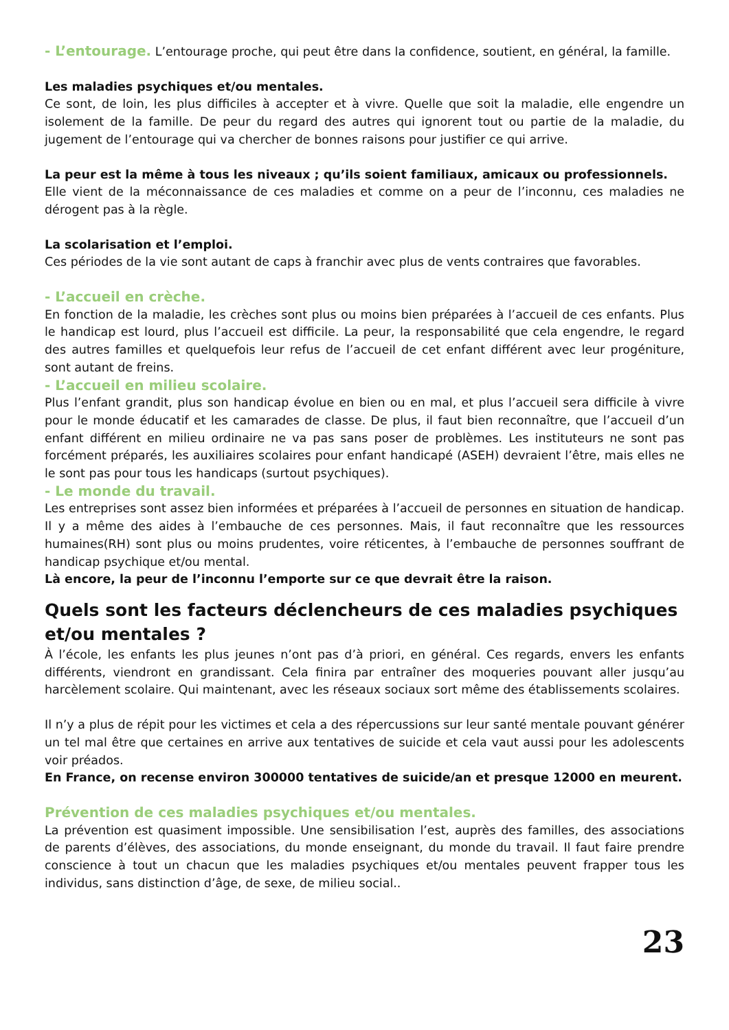- L’entourage. L’entourage proche, qui peut être dans la confidence, soutient, en général, la famille.
Les maladies psychiques et/ou mentales.
Ce sont, de loin, les plus difficiles à accepter et à vivre. Quelle que soit la maladie, elle engendre un isolement de la famille. De peur du regard des autres qui ignorent tout ou partie de la maladie, du jugement de l’entourage qui va chercher de bonnes raisons pour justifier ce qui arrive.
La peur est la même à tous les niveaux ; qu’ils soient familiaux, amicaux ou professionnels.
Elle vient de la méconnaissance de ces maladies et comme on a peur de l’inconnu, ces maladies ne dérogent pas à la règle.
La scolarisation et l’emploi.
Ces périodes de la vie sont autant de caps à franchir avec plus de vents contraires que favorables.
- L’accueil en crèche.
En fonction de la maladie, les crèches sont plus ou moins bien préparées à l’accueil de ces enfants. Plus le handicap est lourd, plus l’accueil est difficile. La peur, la responsabilité que cela engendre, le regard des autres familles et quelquefois leur refus de l’accueil de cet enfant différent avec leur progéniture, sont autant de freins.
- L’accueil en milieu scolaire.
Plus l’enfant grandit, plus son handicap évolue en bien ou en mal, et plus l’accueil sera difficile à vivre pour le monde éducatif et les camarades de classe. De plus, il faut bien reconnaître, que l’accueil d’un enfant différent en milieu ordinaire ne va pas sans poser de problèmes. Les instituteurs ne sont pas forcément préparés, les auxiliaires scolaires pour enfant handicapé (ASEH) devraient l’être, mais elles ne le sont pas pour tous les handicaps (surtout psychiques).
- Le monde du travail.
Les entreprises sont assez bien informées et préparées à l’accueil de personnes en situation de handicap. Il y a même des aides à l’embauche de ces personnes. Mais, il faut reconnaître que les ressources humaines(RH) sont plus ou moins prudentes, voire réticentes, à l’embauche de personnes souffrant de handicap psychique et/ou mental.
Là encore, la peur de l’inconnu l’emporte sur ce que devrait être la raison.
Quels sont les facteurs déclencheurs de ces maladies psychiques et/ou mentales ?
À l’école, les enfants les plus jeunes n’ont pas d’à priori, en général. Ces regards, envers les enfants différents, viendront en grandissant. Cela finira par entraîner des moqueries pouvant aller jusqu’au harcèlement scolaire. Qui maintenant, avec les réseaux sociaux sort même des établissements scolaires.
Il n’y a plus de répit pour les victimes et cela a des répercussions sur leur santé mentale pouvant générer un tel mal être que certaines en arrive aux tentatives de suicide et cela vaut aussi pour les adolescents voir préados.
En France, on recense environ 300000 tentatives de suicide/an et presque 12000 en meurent.
Prévention de ces maladies psychiques et/ou mentales.
La prévention est quasiment impossible. Une sensibilisation l’est, auprès des familles, des associations de parents d’élèves, des associations, du monde enseignant, du monde du travail. Il faut faire prendre conscience à tout un chacun que les maladies psychiques et/ou mentales peuvent frapper tous les individus, sans distinction d’âge, de sexe, de milieu social..
23